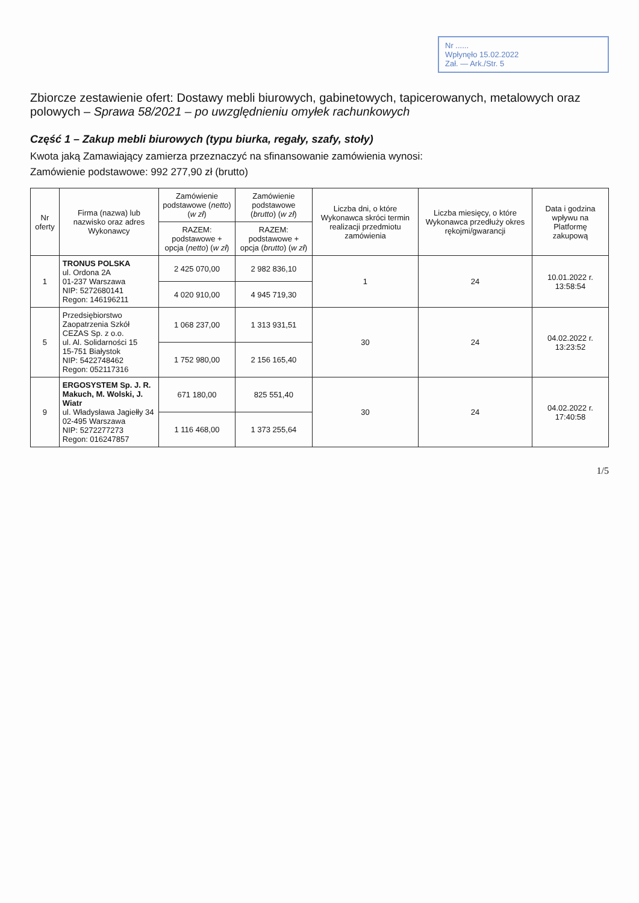Nr ......
Wpłynęło 15.02.2022
Zał. — Ark./Str. 5
Zbiorcze zestawienie ofert: Dostawy mebli biurowych, gabinetowych, tapicerowanych, metalowych oraz polowych – Sprawa 58/2021 – po uwzględnieniu omyłek rachunkowych
Część 1 – Zakup mebli biurowych (typu biurka, regały, szafy, stoły)
Kwota jaką Zamawiający zamierza przeznaczyć na sfinansowanie zamówienia wynosi:
Zamówienie podstawowe: 992 277,90 zł (brutto)
| Nr oferty | Firma (nazwa) lub nazwisko oraz adres Wykonawcy | Zamówienie podstawowe ( netto ) ( w zł ) | Zamówienie podstawowe ( brutto ) ( w zł ) | Liczba dni, o które Wykonawca skróci termin realizacji przedmiotu zamówienia | Liczba miesięcy, o które Wykonawca przedłuży okres rękojmi/gwarancji | Data i godzina wpływu na Platformę zakupową |
| --- | --- | --- | --- | --- | --- | --- |
| | | RAZEM: podstawowe + opcja ( netto ) ( w zł ) | RAZEM: podstawowe + opcja ( brutto ) ( w zł ) | | | |
| 1 | TRONUS POLSKA ul. Ordona 2A 01-237 Warszawa NIP: 5272680141 Regon: 146196211 | 2 425 070,00 | 2 982 836,10 | 1 | 24 | 10.01.2022 r. 13:58:54 |
| | | 4 020 910,00 | 4 945 719,30 | | | |
| 5 | Przedsiębiorstwo Zaopatrzenia Szkół CEZAS Sp. z o.o. ul. Al. Solidarności 15 15-751 Białystok NIP: 5422748462 Regon: 052117316 | 1 068 237,00 | 1 313 931,51 | 30 | 24 | 04.02.2022 r. 13:23:52 |
| | | 1 752 980,00 | 2 156 165,40 | | | |
| 9 | ERGOSYSTEM Sp. J. R. Makuch, M. Wolski, J. Wiatr ul. Władysława Jagiełły 34 02-495 Warszawa NIP: 5272277273 Regon: 016247857 | 671 180,00 | 825 551,40 | 30 | 24 | 04.02.2022 r. 17:40:58 |
| | | 1 116 468,00 | 1 373 255,64 | | | |
1/5